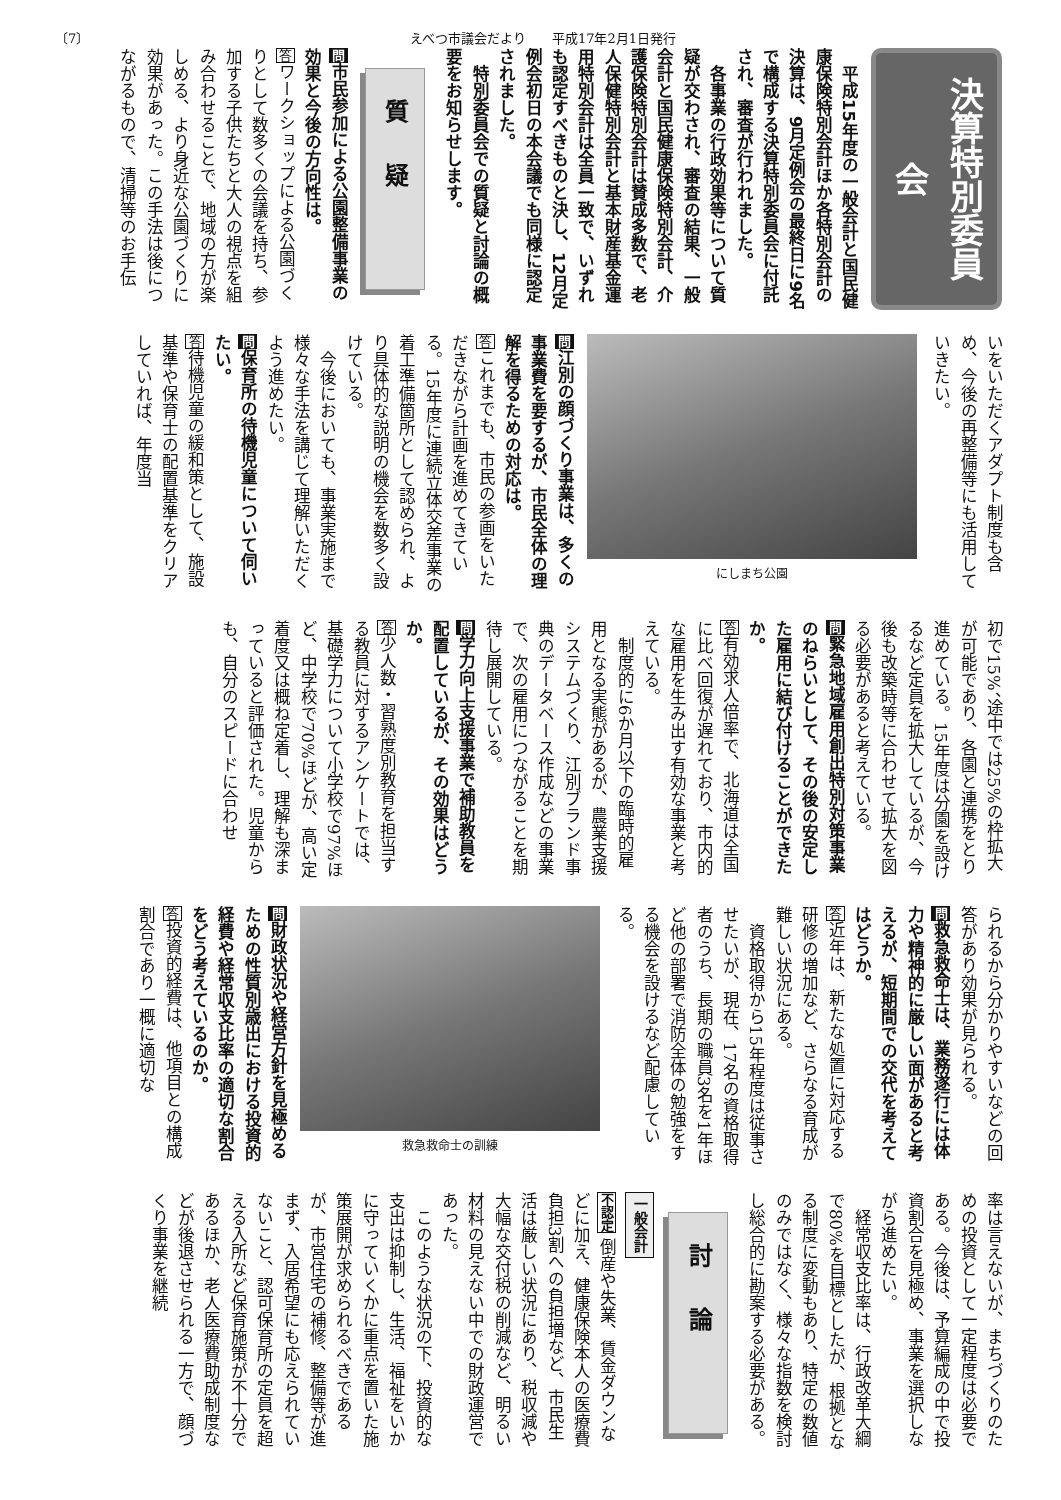〔7〕 えべつ市議会だより　　平成17年2月1日発行
決算特別委員会
平成15年度の一般会計と国民健康保険特別会計ほか各特別会計の決算は、9月定例会の最終日に9名で構成する決算特別委員会に付託され、審査が行われました。
各事業の行政効果等について質疑が交わされ、審査の結果、一般会計と国民健康保険特別会計、介護保険特別会計は賛成多数で、老人保健特別会計と基本財産基金運用特別会計は全員一致で、いずれも認定すべきものと決し、12月定例会初日の本会議でも同様に認定されました。
特別委員会での質疑と討論の概要をお知らせします。
質疑
問市民参加による公園整備事業の効果と今後の方向性は。
答ワークショップによる公園づくりとして数多くの会議を持ち、参加する子供たちと大人の視点を組み合わせることで、地域の方が楽しめる、より身近な公園づくりに効果があった。この手法は後につながるもので、清掃等のお手伝
いをいただくアダプト制度も含め、今後の再整備等にも活用していきたい。
にしまち公園
問江別の顔づくり事業は、多くの事業費を要するが、市民全体の理解を得るための対応は。
答これまでも、市民の参画をいただきながら計画を進めてきている。15年度に連続立体交差事業の着工準備箇所として認められ、より具体的な説明の機会を数多く設けている。
今後においても、事業実施まで様々な手法を講じて理解いただくよう進めたい。
問保育所の待機児童について伺いたい。
答待機児童の緩和策として、施設基準や保育士の配置基準をクリアしていれば、年度当
初で15%、途中では25%の枠拡大が可能であり、各園と連携をとり進めている。15年度は分園を設けるなど定員を拡大しているが、今後も改築時等に合わせて拡大を図る必要があると考えている。
問緊急地域雇用創出特別対策事業のねらいとして、その後の安定した雇用に結び付けることができたか。
答有効求人倍率で、北海道は全国に比べ回復が遅れており、市内的な雇用を生み出す有効な事業と考えている。
制度的に6か月以下の臨時的雇用となる実態があるが、農業支援システムづくり、江別ブランド事典のデータベース作成などの事業で、次の雇用につながることを期待し展開している。
問学力向上支援事業で補助教員を配置しているが、その効果はどうか。
答少人数・習熟度別教育を担当する教員に対するアンケートでは、基礎学力について小学校で97%ほど、中学校で70%ほどが、高い定着度又は概ね定着し、理解も深まっていると評価された。児童からも、自分のスピードに合わせ
られるから分かりやすいなどの回答があり効果が見られる。
問救急救命士は、業務遂行には体力や精神的に厳しい面があると考えるが、短期間での交代を考えてはどうか。
答近年は、新たな処置に対応する研修の増加など、さらなる育成が難しい状況にある。
資格取得から15年程度は従事させたいが、現在、17名の資格取得者のうち、長期の職員3名を1年ほど他の部署で消防全体の勉強をする機会を設けるなど配慮している。
救急救命士の訓練
問財政状況や経営方針を見極めるための性質別歳出における投資的経費や経常収支比率の適切な割合をどう考えているのか。
答投資的経費は、他項目との構成割合であり一概に適切な
率は言えないが、まちづくりのための投資として一定程度は必要である。今後は、予算編成の中で投資割合を見極め、事業を選択しながら進めたい。
経常収支比率は、行政改革大綱で80%を目標としたが、根拠となる制度に変動もあり、特定の数値のみではなく、様々な指数を検討し総合的に勘案する必要がある。
討論
一般会計
不認定 倒産や失業、賃金ダウンなどに加え、健康保険本人の医療費負担3割への負担増など、市民生活は厳しい状況にあり、税収減や大幅な交付税の削減など、明るい材料の見えない中での財政運営であった。
このような状況の下、投資的な支出は抑制し、生活、福祉をいかに守っていくかに重点を置いた施策展開が求められるべきであるが、市営住宅の補修、整備等が進まず、入居希望にも応えられていないこと、認可保育所の定員を超える入所など保育施策が不十分であるほか、老人医療費助成制度などが後退させられる一方で、顔づくり事業を継続